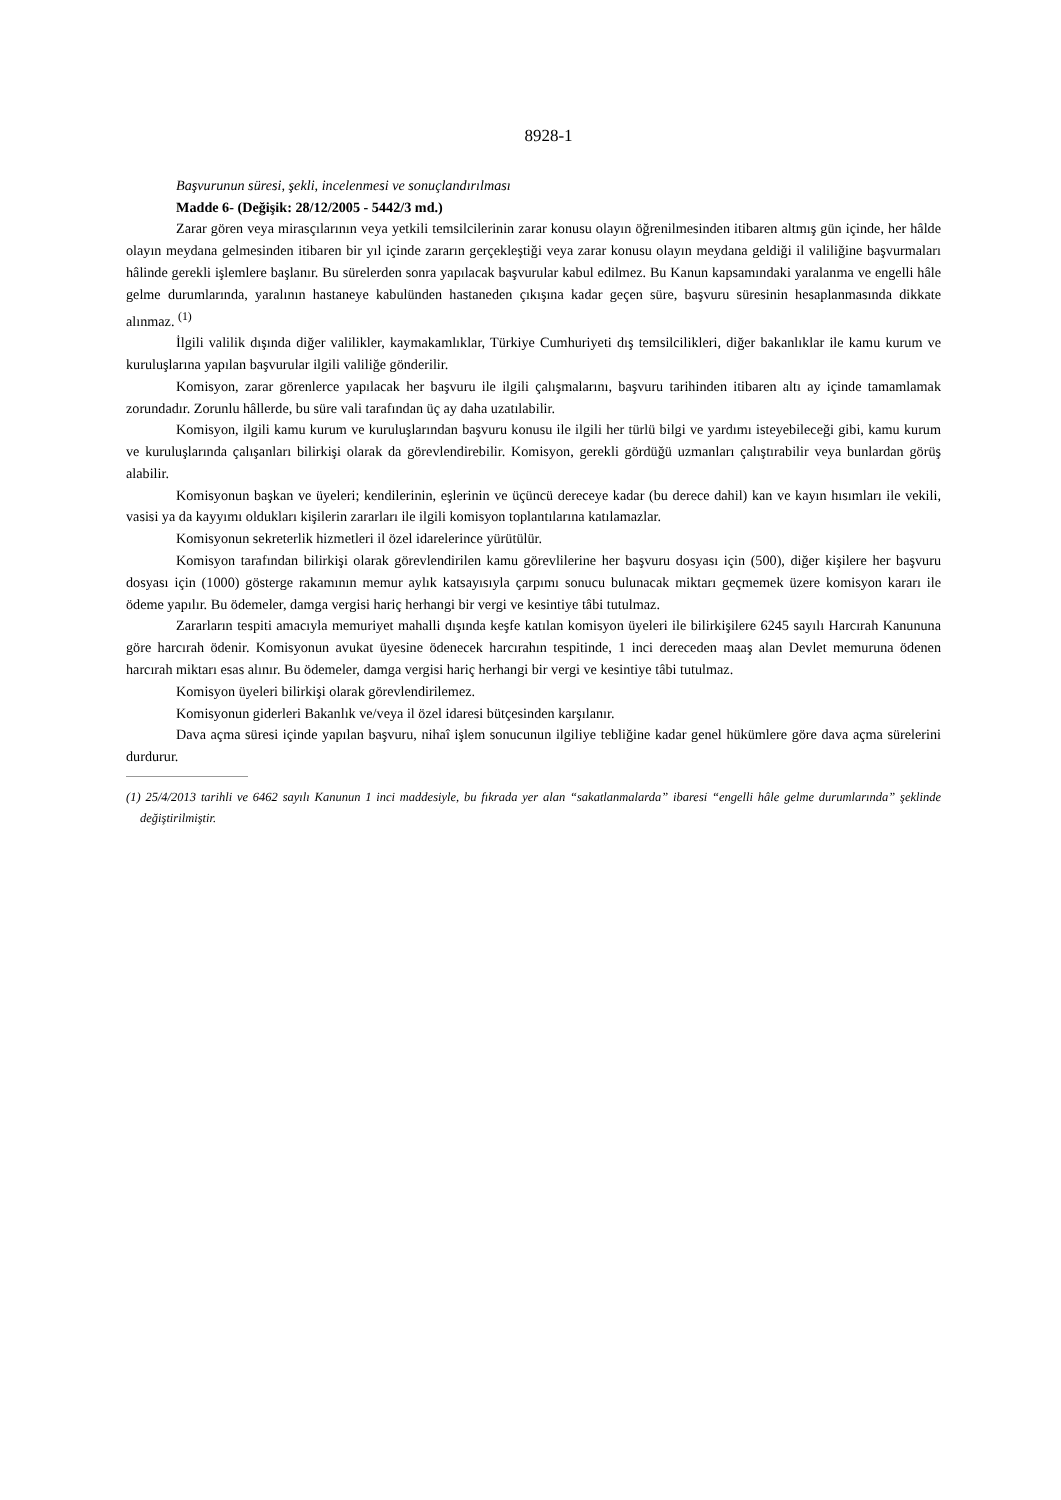8928-1
Başvurunun süresi, şekli, incelenmesi ve sonuçlandırılması
Madde 6- (Değişik: 28/12/2005 - 5442/3 md.)
Zarar gören veya mirasçılarının veya yetkili temsilcilerinin zarar konusu olayın öğrenilmesinden itibaren altmış gün içinde, her hâlde olayın meydana gelmesinden itibaren bir yıl içinde zararın gerçekleştiği veya zarar konusu olayın meydana geldiği il valiliğine başvurmaları hâlinde gerekli işlemlere başlanır. Bu sürelerden sonra yapılacak başvurular kabul edilmez. Bu Kanun kapsamındaki yaralanma ve engelli hâle gelme durumlarında, yaralının hastaneye kabulünden hastaneden çıkışına kadar geçen süre, başvuru süresinin hesaplanmasında dikkate alınmaz. <sup>(1)</sup>
İlgili valilik dışında diğer valilikler, kaymakamlıklar, Türkiye Cumhuriyeti dış temsilcilikleri, diğer bakanlıklar ile kamu kurum ve kuruluşlarına yapılan başvurular ilgili valiliğe gönderilir.
Komisyon, zarar görenlerce yapılacak her başvuru ile ilgili çalışmalarını, başvuru tarihinden itibaren altı ay içinde tamamlamak zorundadır. Zorunlu hâllerde, bu süre vali tarafından üç ay daha uzatılabilir.
Komisyon, ilgili kamu kurum ve kuruluşlarından başvuru konusu ile ilgili her türlü bilgi ve yardımı isteyebileceği gibi, kamu kurum ve kuruluşlarında çalışanları bilirkişi olarak da görevlendirebilir. Komisyon, gerekli gördüğü uzmanları çalıştırabilir veya bunlardan görüş alabilir.
Komisyonun başkan ve üyeleri; kendilerinin, eşlerinin ve üçüncü dereceye kadar (bu derece dahil) kan ve kayın hısımları ile vekili, vasisi ya da kayyımı oldukları kişilerin zararları ile ilgili komisyon toplantılarına katılamazlar.
Komisyonun sekreterlik hizmetleri il özel idarelerince yürütülür.
Komisyon tarafından bilirkişi olarak görevlendirilen kamu görevlilerine her başvuru dosyası için (500), diğer kişilere her başvuru dosyası için (1000) gösterge rakamının memur aylık katsayısıyla çarpımı sonucu bulunacak miktarı geçmemek üzere komisyon kararı ile ödeme yapılır. Bu ödemeler, damga vergisi hariç herhangi bir vergi ve kesintiye tâbi tutulmaz.
Zararların tespiti amacıyla memuriyet mahalli dışında keşfe katılan komisyon üyeleri ile bilirkişilere 6245 sayılı Harcırah Kanununa göre harcırah ödenir. Komisyonun avukat üyesine ödenecek harcırahın tespitinde, 1 inci dereceden maaş alan Devlet memuruna ödenen harcırah miktarı esas alınır. Bu ödemeler, damga vergisi hariç herhangi bir vergi ve kesintiye tâbi tutulmaz.
Komisyon üyeleri bilirkişi olarak görevlendirilemez.
Komisyonun giderleri Bakanlık ve/veya il özel idaresi bütçesinden karşılanır.
Dava açma süresi içinde yapılan başvuru, nihaî işlem sonucunun ilgiliye tebliğine kadar genel hükümlere göre dava açma sürelerini durdurur.
(1) 25/4/2013 tarihli ve 6462 sayılı Kanunun 1 inci maddesiyle, bu fıkrada yer alan “sakatlanmalarda” ibaresi “engelli hâle gelme durumlarında” şeklinde değiştirilmiştir.